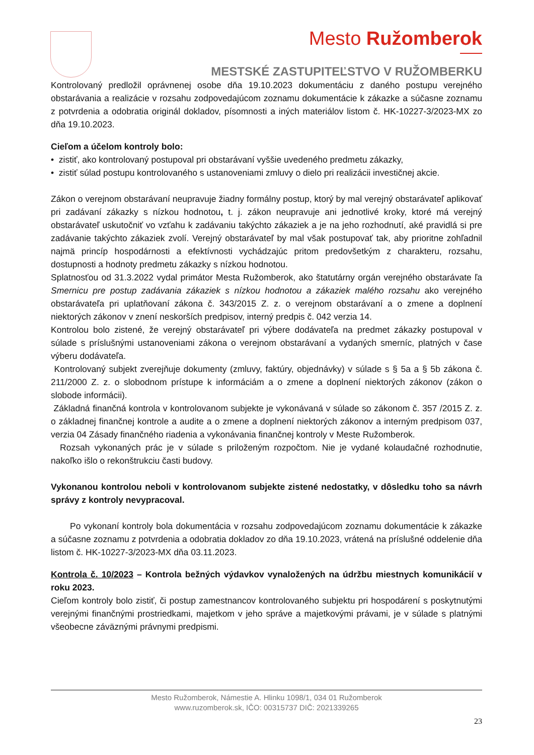Mesto Ružomberok
MESTSKÉ ZASTUPITEĽSTVO V RUŽOMBERKU
Kontrolovaný predložil oprávnenej osobe dňa 19.10.2023 dokumentáciu z daného postupu verejného obstarávania a realizácie v rozsahu zodpovedajúcom zoznamu dokumentácie k zákazke a súčasne zoznamu z potvrdenia a odobratia originál dokladov, písomnosti a iných materiálov listom č. HK-10227-3/2023-MX zo dňa 19.10.2023.
Cieľom a účelom kontroly bolo:
• zistiť, ako kontrolovaný postupoval pri obstarávaní vyššie uvedeného predmetu zákazky,
• zistiť súlad postupu kontrolovaného s ustanoveniami zmluvy o dielo pri realizácii investičnej akcie.
Zákon o verejnom obstarávaní neupravuje žiadny formálny postup, ktorý by mal verejný obstarávateľ aplikovať pri zadávaní zákazky s nízkou hodnotou, t. j. zákon neupravuje ani jednotlivé kroky, ktoré má verejný obstarávateľ uskutočniť vo vzťahu k zadávaniu takýchto zákaziek a je na jeho rozhodnutí, aké pravidlá si pre zadávanie takýchto zákaziek zvolí. Verejný obstarávateľ by mal však postupovať tak, aby prioritne zohľadnil najmä princíp hospodárnosti a efektívnosti vychádzajúc pritom predovšetkým z charakteru, rozsahu, dostupnosti a hodnoty predmetu zákazky s nízkou hodnotou.
Splatnosťou od 31.3.2022 vydal primátor Mesta Ružomberok, ako štatutárny orgán verejného obstarávate ľa Smernicu pre postup zadávania zákaziek s nízkou hodnotou a zákaziek malého rozsahu ako verejného obstarávateľa pri uplatňovaní zákona č. 343/2015 Z. z. o verejnom obstarávaní a o zmene a doplnení niektorých zákonov v znení neskorších predpisov, interný predpis č. 042 verzia 14.
Kontrolou bolo zistené, že verejný obstarávateľ pri výbere dodávateľa na predmet zákazky postupoval v súlade s príslušnými ustanoveniami zákona o verejnom obstarávaní a vydaných smerníc, platných v čase výberu dodávateľa.
Kontrolovaný subjekt zverejňuje dokumenty (zmluvy, faktúry, objednávky) v súlade s § 5a a § 5b zákona č. 211/2000 Z. z. o slobodnom prístupe k informáciám a o zmene a doplnení niektorých zákonov (zákon o slobode informácii).
Základná finančná kontrola v kontrolovanom subjekte je vykonávaná v súlade so zákonom č. 357 /2015 Z. z. o základnej finančnej kontrole a audite a o zmene a doplnení niektorých zákonov a interným predpisom 037, verzia 04 Zásady finančného riadenia a vykonávania finančnej kontroly v Meste Ružomberok.
Rozsah vykonaných prác je v súlade s priloženým rozpočtom. Nie je vydané kolaudačné rozhodnutie, nakoľko išlo o rekonštrukciu časti budovy.
Vykonanou kontrolou neboli v kontrolovanom subjekte zistené nedostatky, v dôsledku toho sa návrh správy z kontroly nevypracoval.
Po vykonaní kontroly bola dokumentácia v rozsahu zodpovedajúcom zoznamu dokumentácie k zákazke a súčasne zoznamu z potvrdenia a odobratia dokladov zo dňa 19.10.2023, vrátená na príslušné oddelenie dňa listom č. HK-10227-3/2023-MX dňa 03.11.2023.
Kontrola č. 10/2023 – Kontrola bežných výdavkov vynaložených na údržbu miestnych komunikácií v roku 2023.
Cieľom kontroly bolo zistiť, či postup zamestnancov kontrolovaného subjektu pri hospodárení s poskytnutými verejnými finančnými prostriedkami, majetkom v jeho správe a majetkovými právami, je v súlade s platnými všeobecne záväznými právnymi predpismi.
Mesto Ružomberok, Námestie A. Hlinku 1098/1, 034 01 Ružomberok
www.ruzomberok.sk, IČO: 00315737 DIČ: 2021339265
23